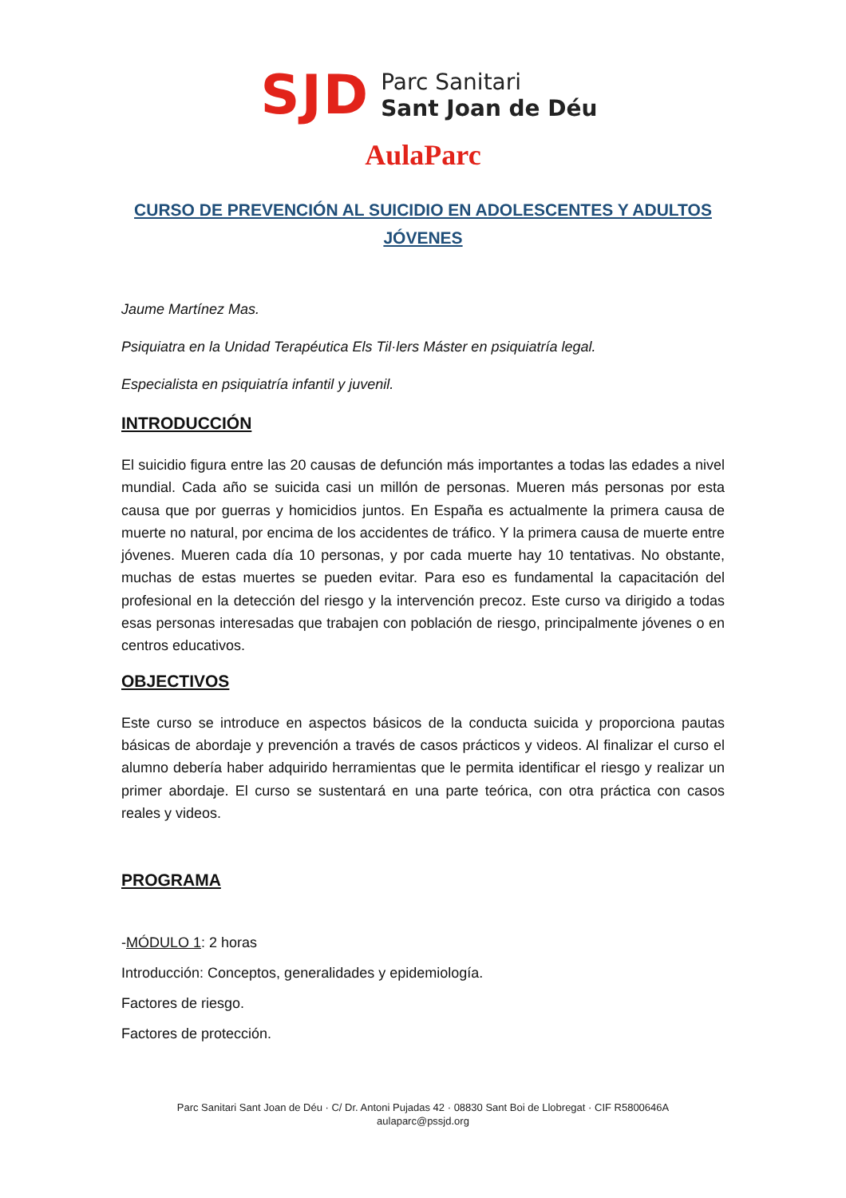SJD
Parc Sanitari
Sant Joan de Déu
AulaParc
CURSO DE PREVENCIÓN AL SUICIDIO EN ADOLESCENTES Y ADULTOS JÓVENES
Jaume Martínez Mas.
Psiquiatra en la Unidad Terapéutica Els Til·lers Máster en psiquiatría legal.
Especialista en psiquiatría infantil y juvenil.
INTRODUCCIÓN
El suicidio figura entre las 20 causas de defunción más importantes a todas las edades a nivel mundial. Cada año se suicida casi un millón de personas. Mueren más personas por esta causa que por guerras y homicidios juntos. En España es actualmente la primera causa de muerte no natural, por encima de los accidentes de tráfico. Y la primera causa de muerte entre jóvenes. Mueren cada día 10 personas, y por cada muerte hay 10 tentativas. No obstante, muchas de estas muertes se pueden evitar. Para eso es fundamental la capacitación del profesional en la detección del riesgo y la intervención precoz. Este curso va dirigido a todas esas personas interesadas que trabajen con población de riesgo, principalmente jóvenes o en centros educativos.
OBJECTIVOS
Este curso se introduce en aspectos básicos de la conducta suicida y proporciona pautas básicas de abordaje y prevención a través de casos prácticos y videos. Al finalizar el curso el alumno debería haber adquirido herramientas que le permita identificar el riesgo y realizar un primer abordaje. El curso se sustentará en una parte teórica, con otra práctica con casos reales y videos.
PROGRAMA
-MÓDULO 1: 2 horas
Introducción: Conceptos, generalidades y epidemiología.
Factores de riesgo.
Factores de protección.
Parc Sanitari Sant Joan de Déu · C/ Dr. Antoni Pujadas 42 · 08830 Sant Boi de Llobregat · CIF R5800646A
aulaparc@pssjd.org